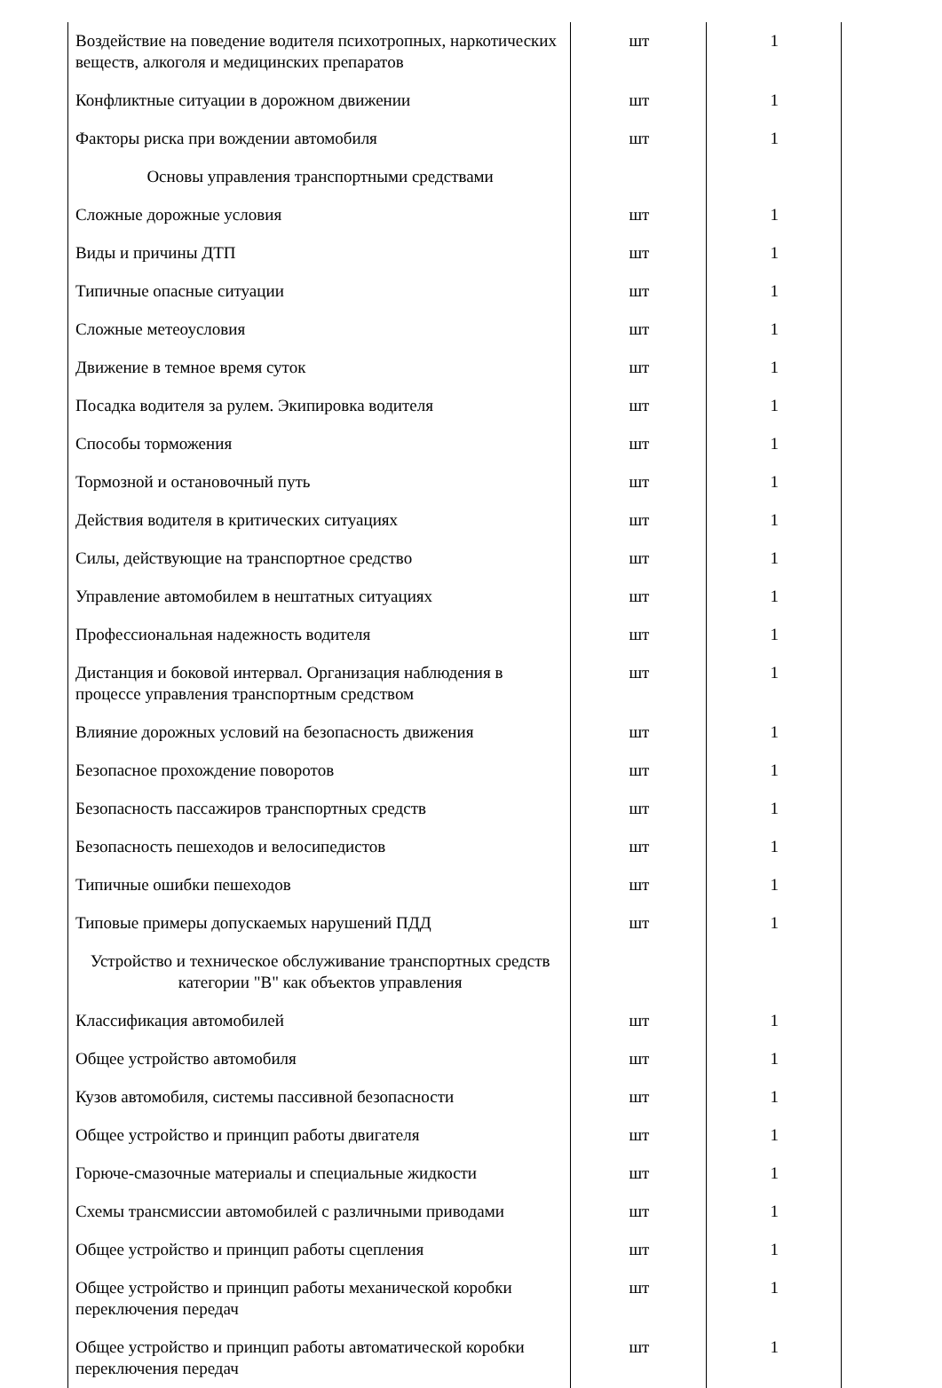| Воздействие на поведение водителя психотропных, наркотических веществ, алкоголя и медицинских препаратов | шт | 1 |
| Конфликтные ситуации в дорожном движении | шт | 1 |
| Факторы риска при вождении автомобиля | шт | 1 |
| Основы управления транспортными средствами | | |
| Сложные дорожные условия | шт | 1 |
| Виды и причины ДТП | шт | 1 |
| Типичные опасные ситуации | шт | 1 |
| Сложные метеоусловия | шт | 1 |
| Движение в темное время суток | шт | 1 |
| Посадка водителя за рулем. Экипировка водителя | шт | 1 |
| Способы торможения | шт | 1 |
| Тормозной и остановочный путь | шт | 1 |
| Действия водителя в критических ситуациях | шт | 1 |
| Силы, действующие на транспортное средство | шт | 1 |
| Управление автомобилем в нештатных ситуациях | шт | 1 |
| Профессиональная надежность водителя | шт | 1 |
| Дистанция и боковой интервал. Организация наблюдения в процессе управления транспортным средством | шт | 1 |
| Влияние дорожных условий на безопасность движения | шт | 1 |
| Безопасное прохождение поворотов | шт | 1 |
| Безопасность пассажиров транспортных средств | шт | 1 |
| Безопасность пешеходов и велосипедистов | шт | 1 |
| Типичные ошибки пешеходов | шт | 1 |
| Типовые примеры допускаемых нарушений ПДД | шт | 1 |
| Устройство и техническое обслуживание транспортных средств категории "В" как объектов управления | | |
| Классификация автомобилей | шт | 1 |
| Общее устройство автомобиля | шт | 1 |
| Кузов автомобиля, системы пассивной безопасности | шт | 1 |
| Общее устройство и принцип работы двигателя | шт | 1 |
| Горюче-смазочные материалы и специальные жидкости | шт | 1 |
| Схемы трансмиссии автомобилей с различными приводами | шт | 1 |
| Общее устройство и принцип работы сцепления | шт | 1 |
| Общее устройство и принцип работы механической коробки переключения передач | шт | 1 |
| Общее устройство и принцип работы автоматической коробки переключения передач | шт | 1 |